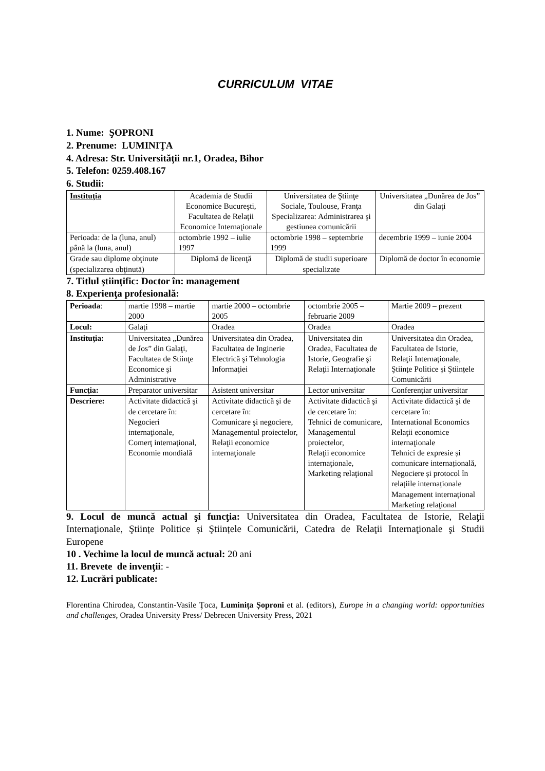CURRICULUM VITAE
1. Nume: ŞOPRONI
2. Prenume: LUMINIŢA
4. Adresa: Str. Universităţii nr.1, Oradea, Bihor
5. Telefon: 0259.408.167
6. Studii:
| Instituţia | Academia de Studii Economice Bucureşti, Facultatea de Relaţii Economice Internaţionale | Universitatea de Ştiinţe Sociale, Toulouse, Franţa Specializarea: Administrarea şi gestiunea comunicării | Universitatea „Dunărea de Jos” din Galaţi |
| Perioada: de la (luna, anul) până la (luna, anul) | octombrie 1992 – iulie 1997 | octombrie 1998 – septembrie 1999 | decembrie 1999 – iunie 2004 |
| Grade sau diplome obţinute (specializarea obţinută) | Diplomă de licenţă | Diplomă de studii superioare specializate | Diplomă de doctor în economie |
7. Titlul ştiinţific: Doctor în: management
8. Experienţa profesională:
| Perioada : | martie 1998 – martie 2000 | martie 2000 – octombrie 2005 | octombrie 2005 – februarie 2009 | Martie 2009 – prezent |
| Locul: | Galaţi | Oradea | Oradea | Oradea |
| Instituţia: | Universitatea „Dunărea de Jos” din Galaţi, Facultatea de Stiinţe Economice şi Administrative | Universitatea din Oradea, Facultatea de Inginerie Electrică şi Tehnologia Informaţiei | Universitatea din Oradea, Facultatea de Istorie, Geografie şi Relaţii Internaţionale | Universitatea din Oradea, Facultatea de Istorie, Relaţii Internaţionale, Ştiințe Politice și Ştiințele Comunicării |
| Funcţia: | Preparator universitar | Asistent universitar | Lector universitar | Conferenţiar universitar |
| Descriere: | Activitate didactică şi de cercetare în: Negocieri internaţionale, Comerţ internaţional, Economie mondială | Activitate didactică şi de cercetare în: Comunicare şi negociere, Managementul proiectelor, Relaţii economice internaţionale | Activitate didactică şi de cercetare în: Tehnici de comunicare, Managementul proiectelor, Relaţii economice internaţionale, Marketing relaţional | Activitate didactică şi de cercetare în: International Economics Relaţii economice internaţionale Tehnici de expresie și comunicare internațională, Negociere și protocol în relațiile internaționale Management internațional Marketing relaţional |
9. Locul de muncă actual şi funcţia: Universitatea din Oradea, Facultatea de Istorie, Relaţii Internaţionale, Ştiințe Politice și Ştiințele Comunicării, Catedra de Relaţii Internaţionale şi Studii Europene
10 . Vechime la locul de muncă actual: 20 ani
11. Brevete de invenţii: -
12. Lucrări publicate:
Florentina Chirodea, Constantin-Vasile Ţoca, Luminița Șoproni et al. (editors), Europe in a changing world: opportunities and challenges, Oradea University Press/ Debrecen University Press, 2021